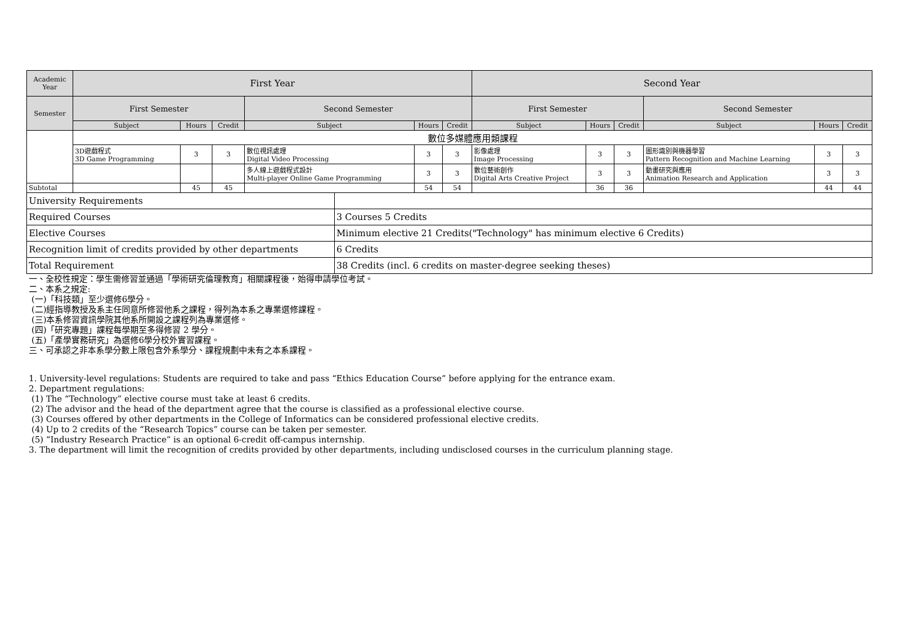| Academic Year | First Year | | | | | | | Second Year | | | | | |
| --- | --- | --- | --- | --- | --- | --- | --- | --- | --- | --- | --- | --- | --- |
| Semester | First Semester | | | Second Semester | | | | First Semester | | | Second Semester | | |
| | Subject | Hours | Credit | Subject | | Hours | Credit | Subject | Hours | Credit | Subject | Hours | Credit |
| | 數位多媒體應用類課程 | | | | | | | | | | | | |
| | 3D遊戲程式 3D Game Programming | 3 | 3 | 數位視訊處理 Digital Video Processing | | 3 | 3 | 影像處理 Image Processing | 3 | 3 | 圖形識別與機器學習 Pattern Recognition and Machine Learning | 3 | 3 |
| | | | | 多人線上遊戲程式設計 Multi-player Online Game Programming | | 3 | 3 | 數位藝術創作 Digital Arts Creative Project | 3 | 3 | 動畫研究與應用 Animation Research and Application | 3 | 3 |
| Subtotal | | 45 | 45 | | | 54 | 54 | | 36 | 36 | | 44 | 44 |
| University Requirements | | | | | | | | | | | | | |
| Required Courses | | | | | 3 Courses 5 Credits | | | | | | | | |
| Elective Courses | | | | | Minimum elective 21 Credits("Technology" has minimum elective 6 Credits) | | | | | | | | |
| Recognition limit of credits provided by other departments | | | | | 6 Credits | | | | | | | | |
| Total Requirement | | | | | 38 Credits (incl. 6 credits on master-degree seeking theses) | | | | | | | | |
一、全校性規定：學生需修習並通過「學術研究倫理教育」相關課程後，始得申請學位考試。
二、本系之規定:
(一)「科技類」至少選修6學分。
(二)經指導教授及系主任同意所修習他系之課程，得列為本系之專業選修課程。
(三)本系修習資訊學院其他系所開設之課程列為專業選修。
(四)「研究專題」課程每學期至多得修習 2 學分。
(五)「產學實務研究」為選修6學分校外實習課程。
三、可承認之非本系學分數上限包含外系學分、課程規劃中未有之本系課程。
1. University-level regulations: Students are required to take and pass “Ethics Education Course” before applying for the entrance exam.
2. Department regulations:
(1) The “Technology” elective course must take at least 6 credits.
(2) The advisor and the head of the department agree that the course is classified as a professional elective course.
(3) Courses offered by other departments in the College of Informatics can be considered professional elective credits.
(4) Up to 2 credits of the “Research Topics” course can be taken per semester.
(5) “Industry Research Practice” is an optional 6-credit off-campus internship.
3. The department will limit the recognition of credits provided by other departments, including undisclosed courses in the curriculum planning stage.